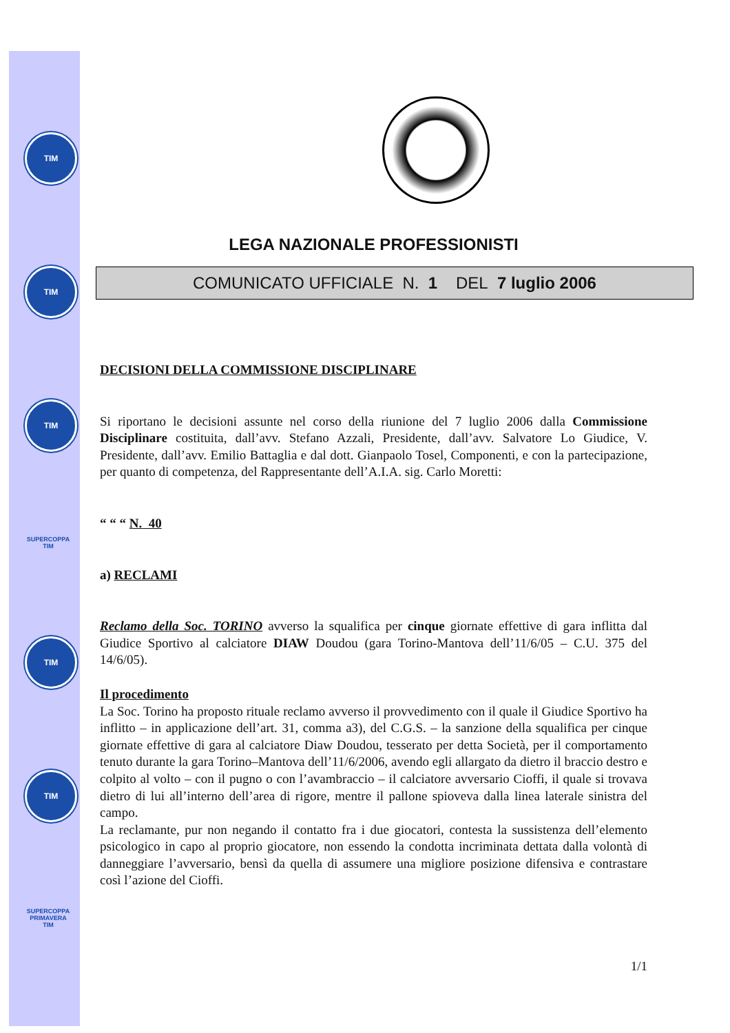TIM
TIM
TIM
SUPERCOPPA
TIM
TIM
TIM
SUPERCOPPA
PRIMAVERA
TIM
LEGA NAZIONALE PROFESSIONISTI
COMUNICATO UFFICIALE N. 1 DEL 7 luglio 2006
DECISIONI DELLA COMMISSIONE DISCIPLINARE
Si riportano le decisioni assunte nel corso della riunione del 7 luglio 2006 dalla Commissione Disciplinare costituita, dall’avv. Stefano Azzali, Presidente, dall’avv. Salvatore Lo Giudice, V. Presidente, dall’avv. Emilio Battaglia e dal dott. Gianpaolo Tosel, Componenti, e con la partecipazione, per quanto di competenza, del Rappresentante dell’A.I.A. sig. Carlo Moretti:
“ “ “ N. 40
a) RECLAMI
Reclamo della Soc. TORINO avverso la squalifica per cinque giornate effettive di gara inflitta dal Giudice Sportivo al calciatore DIAW Doudou (gara Torino-Mantova dell’11/6/05 – C.U. 375 del 14/6/05).
Il procedimento
La Soc. Torino ha proposto rituale reclamo avverso il provvedimento con il quale il Giudice Sportivo ha inflitto – in applicazione dell’art. 31, comma a3), del C.G.S. – la sanzione della squalifica per cinque giornate effettive di gara al calciatore Diaw Doudou, tesserato per detta Società, per il comportamento tenuto durante la gara Torino–Mantova dell’11/6/2006, avendo egli allargato da dietro il braccio destro e colpito al volto – con il pugno o con l’avambraccio – il calciatore avversario Cioffi, il quale si trovava dietro di lui all’interno dell’area di rigore, mentre il pallone spioveva dalla linea laterale sinistra del campo.
La reclamante, pur non negando il contatto fra i due giocatori, contesta la sussistenza dell’elemento psicologico in capo al proprio giocatore, non essendo la condotta incriminata dettata dalla volontà di danneggiare l’avversario, bensì da quella di assumere una migliore posizione difensiva e contrastare così l’azione del Cioffi.
1/1